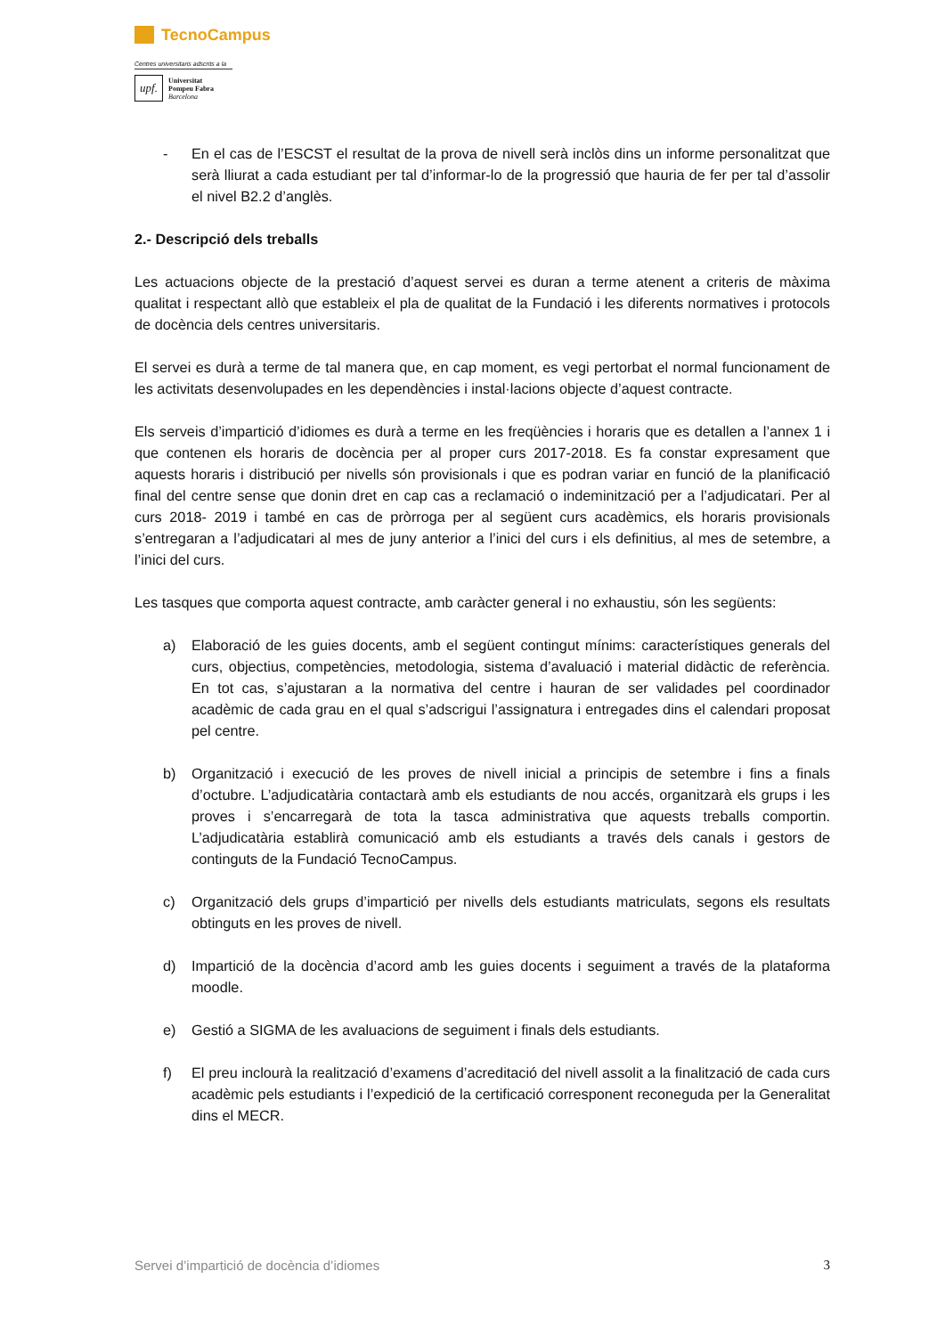TecnoCampus
Centres universitaris adscrits a la
upf.
Universitat
Pompeu Fabra
Barcelona
- En el cas de l’ESCST el resultat de la prova de nivell serà inclòs dins un informe personalitzat que serà lliurat a cada estudiant per tal d’informar-lo de la progressió que hauria de fer per tal d’assolir el nivel B2.2 d’anglès.
2.- Descripció dels treballs
Les actuacions objecte de la prestació d’aquest servei es duran a terme atenent a criteris de màxima qualitat i respectant allò que estableix el pla de qualitat de la Fundació i les diferents normatives i protocols de docència dels centres universitaris.
El servei es durà a terme de tal manera que, en cap moment, es vegi pertorbat el normal funcionament de les activitats desenvolupades en les dependències i instal·lacions objecte d’aquest contracte.
Els serveis d’impartició d’idiomes es durà a terme en les freqüències i horaris que es detallen a l’annex 1 i que contenen els horaris de docència per al proper curs 2017-2018. Es fa constar expresament que aquests horaris i distribució per nivells són provisionals i que es podran variar en funció de la planificació final del centre sense que donin dret en cap cas a reclamació o indeminització per a l’adjudicatari. Per al curs 2018- 2019 i també en cas de pròrroga per al següent curs acadèmics, els horaris provisionals s’entregaran a l’adjudicatari al mes de juny anterior a l’inici del curs i els definitius, al mes de setembre, a l’inici del curs.
Les tasques que comporta aquest contracte, amb caràcter general i no exhaustiu, són les següents:
a) Elaboració de les guies docents, amb el següent contingut mínims: característiques generals del curs, objectius, competències, metodologia, sistema d’avaluació i material didàctic de referència. En tot cas, s’ajustaran a la normativa del centre i hauran de ser validades pel coordinador acadèmic de cada grau en el qual s’adscrigui l’assignatura i entregades dins el calendari proposat pel centre.
b) Organització i execució de les proves de nivell inicial a principis de setembre i fins a finals d’octubre. L’adjudicatària contactarà amb els estudiants de nou accés, organitzarà els grups i les proves i s’encarregarà de tota la tasca administrativa que aquests treballs comportin. L’adjudicatària establirà comunicació amb els estudiants a través dels canals i gestors de continguts de la Fundació TecnoCampus.
c) Organització dels grups d’impartició per nivells dels estudiants matriculats, segons els resultats obtinguts en les proves de nivell.
d) Impartició de la docència d’acord amb les guies docents i seguiment a través de la plataforma moodle.
e) Gestió a SIGMA de les avaluacions de seguiment i finals dels estudiants.
f) El preu inclourà la realització d’examens d’acreditació del nivell assolit a la finalització de cada curs acadèmic pels estudiants i l’expedició de la certificació corresponent reconeguda per la Generalitat dins el MECR.
Servei d’impartició de docència d’idiomes 3